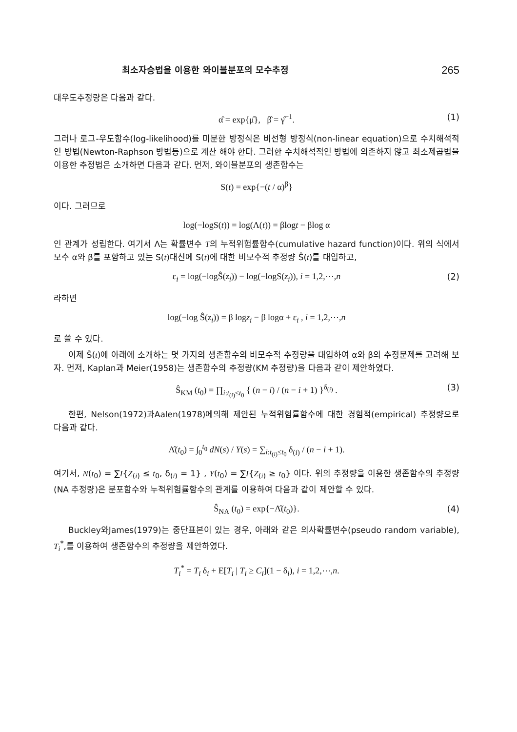최소자승법을 이용한 와이블분포의 모수추정 265
대우도추정량은 다음과 같다.
α̂ = exp{μ̂}, β̂ = γ̂<sup>−1</sup>. (1)
그러나 로그-우도함수(log-likelihood)를 미분한 방정식은 비선형 방정식(non-linear equation)으로 수치해석적인 방법(Newton-Raphson 방법등)으로 계산 해야 한다. 그러한 수치해석적인 방법에 의존하지 않고 최소제곱법을 이용한 추정법은 소개하면 다음과 같다. 먼저, 와이블분포의 생존함수는
S(t) = exp{−(t / α)<sup>β</sup>}
이다. 그러므로
log(−logS(t)) = log(Λ(t)) = βlogt − βlog α
인 관계가 성립한다. 여기서 Λ는 확률변수 T의 누적위험률함수(cumulative hazard function)이다. 위의 식에서 모수 α와 β를 포함하고 있는 S(t)대신에 S(t)에 대한 비모수적 추정량 Ŝ(t)를 대입하고,
ε<sub>i</sub> = log(−logŜ(z<sub>i</sub>)) − log(−logS(z<sub>i</sub>)), i = 1,2,⋯,n (2)
라하면
log(−log Ŝ(z<sub>i</sub>)) = β logz<sub>i</sub> − β logα + ε<sub>i</sub> , i = 1,2,⋯,n
로 쓸 수 있다.
이제 Ŝ(t)에 아래에 소개하는 몇 가지의 생존함수의 비모수적 추정량을 대입하여 α와 β의 추정문제를 고려해 보자. 먼저, Kaplan과 Meier(1958)는 생존함수의 추정량(KM 추정량)을 다음과 같이 제안하였다.
Ŝ<sub>KM</sub> (t<sub>0</sub>) = ∏<sub>i:t<sub>(i)</sub>≤t<sub>0</sub></sub> { (n − i) / (n − i + 1) }<sup>δ<sub>(i)</sub></sup> . (3)
한편, Nelson(1972)과Aalen(1978)에의해 제안된 누적위험률함수에 대한 경험적(empirical) 추정량으로 다음과 같다.
Λ̂(t<sub>0</sub>) = ∫<sub>0</sub><sup>t<sub>0</sub></sup> dN(s) / Y(s) = ∑<sub>i:t<sub>(i)</sub>≤t<sub>0</sub></sub> δ<sub>(i)</sub> / (n − i + 1).
여기서, N(t<sub>0</sub>) = ∑I{Z<sub>(i)</sub> ≤ t<sub>0</sub>, δ<sub>(i)</sub> = 1} , Y(t<sub>0</sub>) = ∑I{Z<sub>(i)</sub> ≥ t<sub>0</sub>} 이다. 위의 추정량을 이용한 생존함수의 추정량(NA 추정량)은 분포함수와 누적위험률함수의 관계를 이용하여 다음과 같이 제안할 수 있다.
Ŝ<sub>NA</sub> (t<sub>0</sub>) = exp{−Λ̂(t<sub>0</sub>)}. (4)
Buckley와James(1979)는 중단표본이 있는 경우, 아래와 같은 의사확률변수(pseudo random variable), T<sub>i</sub><sup>*</sup>,를 이용하여 생존함수의 추정량을 제안하였다.
T<sub>i</sub><sup>*</sup> = T<sub>i</sub> δ<sub>i</sub> + E[T<sub>i</sub> | T<sub>i</sub> ≥ C<sub>i</sub>](1 − δ<sub>i</sub>), i = 1,2,⋯,n.